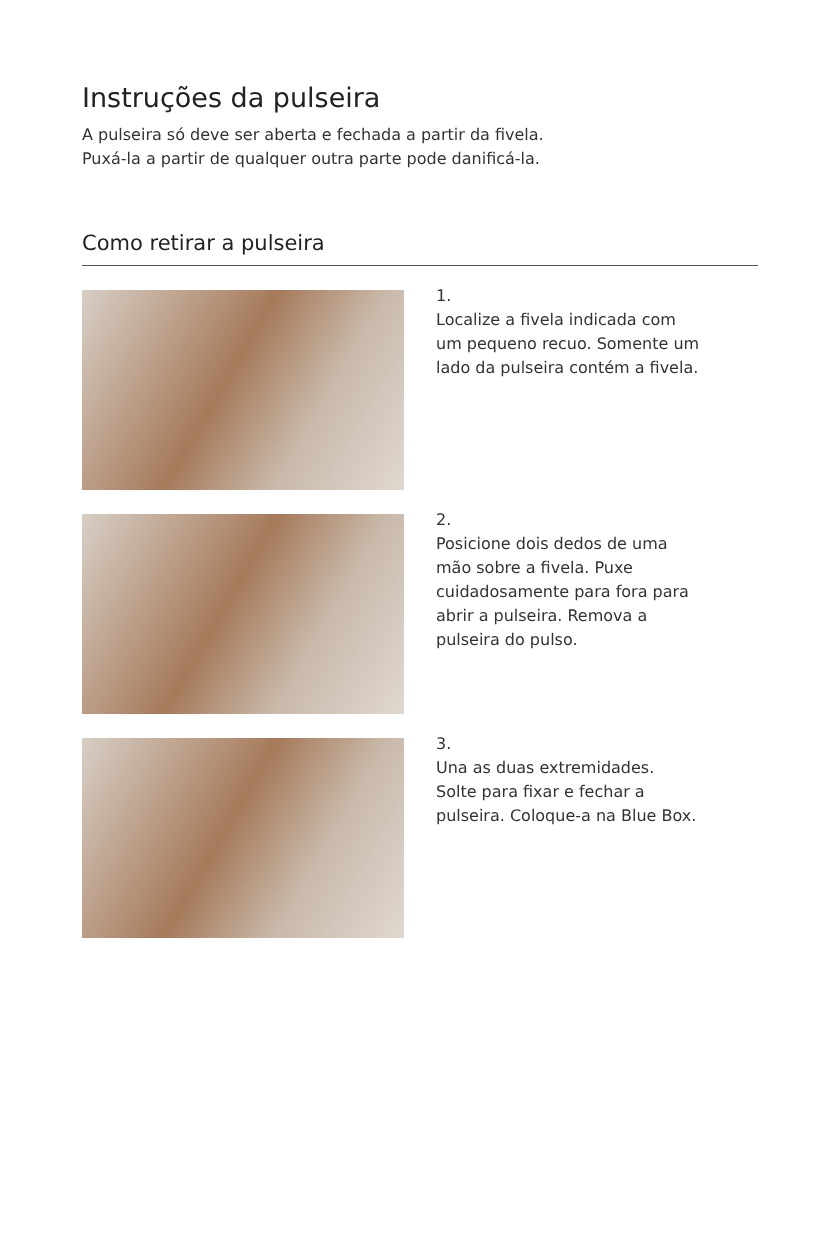Instruções da pulseira
A pulseira só deve ser aberta e fechada a partir da fivela.
Puxá-la a partir de qualquer outra parte pode danificá-la.
Como retirar a pulseira
1.
Localize a fivela indicada com
um pequeno recuo. Somente um
lado da pulseira contém a fivela.
2.
Posicione dois dedos de uma
mão sobre a fivela. Puxe
cuidadosamente para fora para
abrir a pulseira. Remova a
pulseira do pulso.
3.
Una as duas extremidades.
Solte para fixar e fechar a
pulseira. Coloque-a na Blue Box.